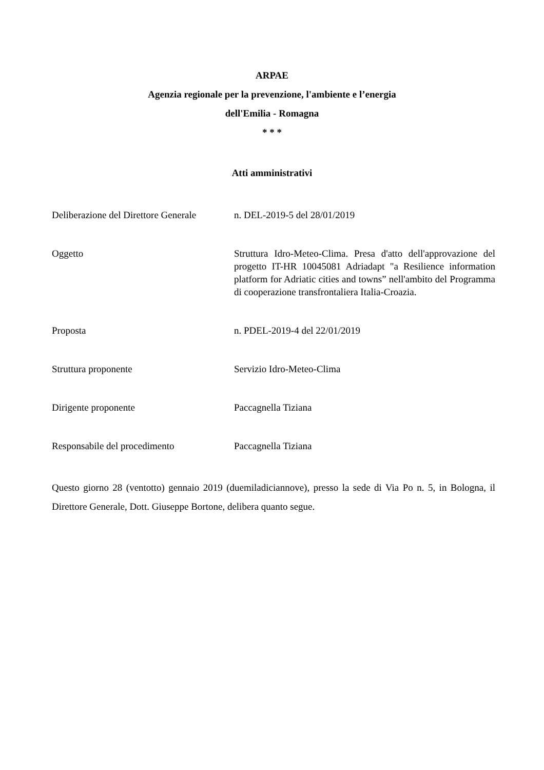ARPAE
Agenzia regionale per la prevenzione, l'ambiente e l’energia
dell'Emilia - Romagna
* * *
Atti amministrativi
| Deliberazione del Direttore Generale | n. DEL-2019-5 del 28/01/2019 |
| Oggetto | Struttura Idro-Meteo-Clima. Presa d'atto dell'approvazione del progetto IT-HR 10045081 Adriadapt "a Resilience information platform for Adriatic cities and towns” nell'ambito del Programma di cooperazione transfrontaliera Italia-Croazia. |
| Proposta | n. PDEL-2019-4 del 22/01/2019 |
| Struttura proponente | Servizio Idro-Meteo-Clima |
| Dirigente proponente | Paccagnella Tiziana |
| Responsabile del procedimento | Paccagnella Tiziana |
Questo giorno 28 (ventotto) gennaio 2019 (duemiladiciannove), presso la sede di Via Po n. 5, in Bologna, il Direttore Generale, Dott. Giuseppe Bortone, delibera quanto segue.